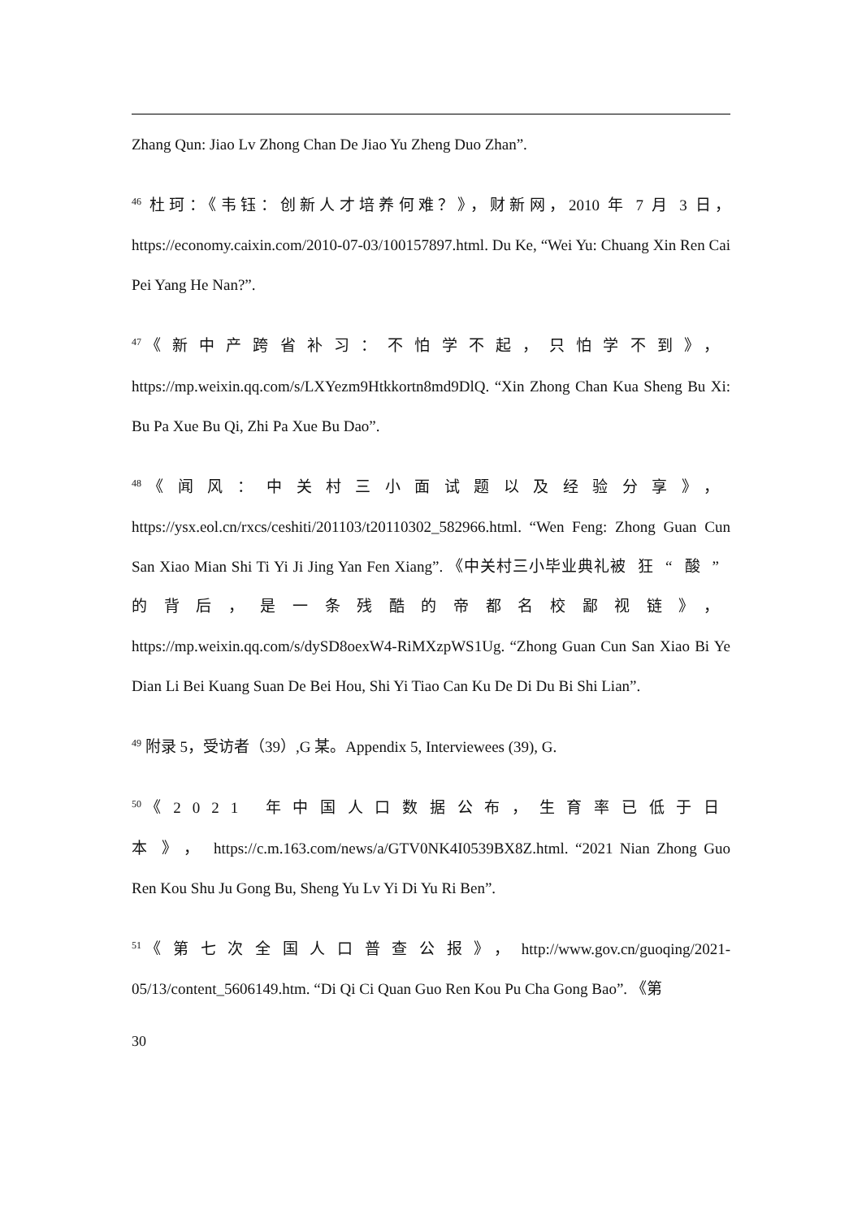Zhang Qun: Jiao Lv Zhong Chan De Jiao Yu Zheng Duo Zhan”.
<sup>46</sup> 杜珂：《韦钰：创新人才培养何难？》，财新网，2010 年 7 月 3 日，https://economy.caixin.com/2010-07-03/100157897.html. Du Ke, “Wei Yu: Chuang Xin Ren Cai Pei Yang He Nan?”.
<sup>47</sup> 《新中产跨省补习：不怕学不起，只怕学不到》，https://mp.weixin.qq.com/s/LXYezm9Htkkortn8md9DlQ. “Xin Zhong Chan Kua Sheng Bu Xi: Bu Pa Xue Bu Qi, Zhi Pa Xue Bu Dao”.
<sup>48</sup> 《闻风：中关村三小面试题以及经验分享》，https://ysx.eol.cn/rxcs/ceshiti/201103/t20110302_582966.html. “Wen Feng: Zhong Guan Cun San Xiao Mian Shi Ti Yi Ji Jing Yan Fen Xiang”. 《中关村三小毕业典礼被狂“酸”的背后，是一条残酷的帝都名校鄙视链》，https://mp.weixin.qq.com/s/dySD8oexW4-RiMXzpWS1Ug. “Zhong Guan Cun San Xiao Bi Ye Dian Li Bei Kuang Suan De Bei Hou, Shi Yi Tiao Can Ku De Di Du Bi Shi Lian”.
<sup>49</sup> 附录 5，受访者（39）,G 某。Appendix 5, Interviewees (39), G.
<sup>50</sup> 《2021 年中国人口数据公布，生育率已低于日本》，https://c.m.163.com/news/a/GTV0NK4I0539BX8Z.html. “2021 Nian Zhong Guo Ren Kou Shu Ju Gong Bu, Sheng Yu Lv Yi Di Yu Ri Ben”.
<sup>51</sup> 《第七次全国人口普查公报》，http://www.gov.cn/guoqing/2021-05/13/content_5606149.htm. “Di Qi Ci Quan Guo Ren Kou Pu Cha Gong Bao”. 《第
30